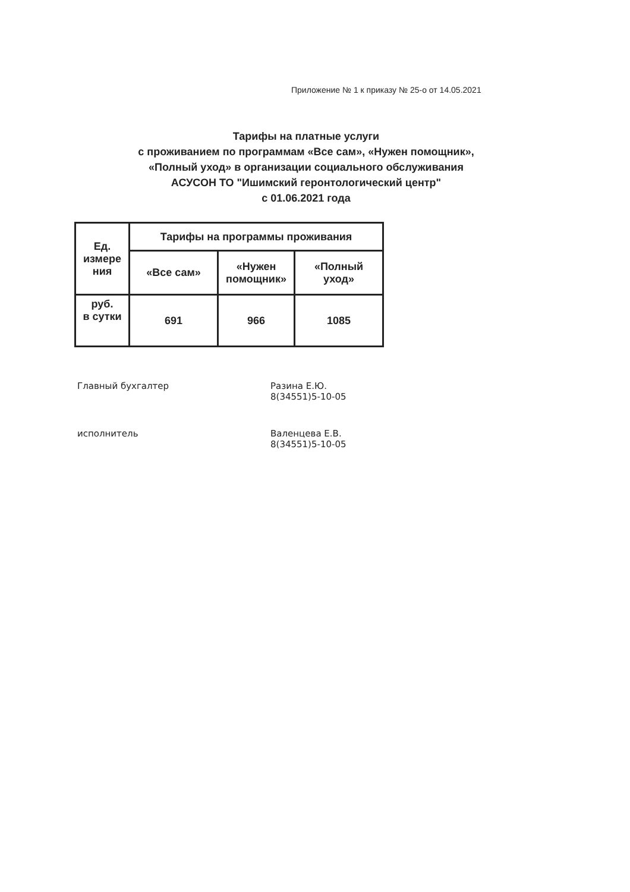Приложение № 1 к приказу № 25-о от 14.05.2021
Тарифы на платные услуги
с проживанием по программам «Все сам», «Нужен помощник»,
«Полный уход» в организации социального обслуживания
АСУСОН ТО "Ишимский геронтологический центр"
с 01.06.2021 года
| Ед. измере ния | Тарифы на программы проживания | | |
| --- | --- | --- | --- |
| | «Все сам» | «Нужен помощник» | «Полный уход» |
| руб. в сутки | 691 | 966 | 1085 |
Главный бухгалтер Разина Е.Ю.
8(34551)5-10-05
исполнитель Валенцева Е.В.
8(34551)5-10-05